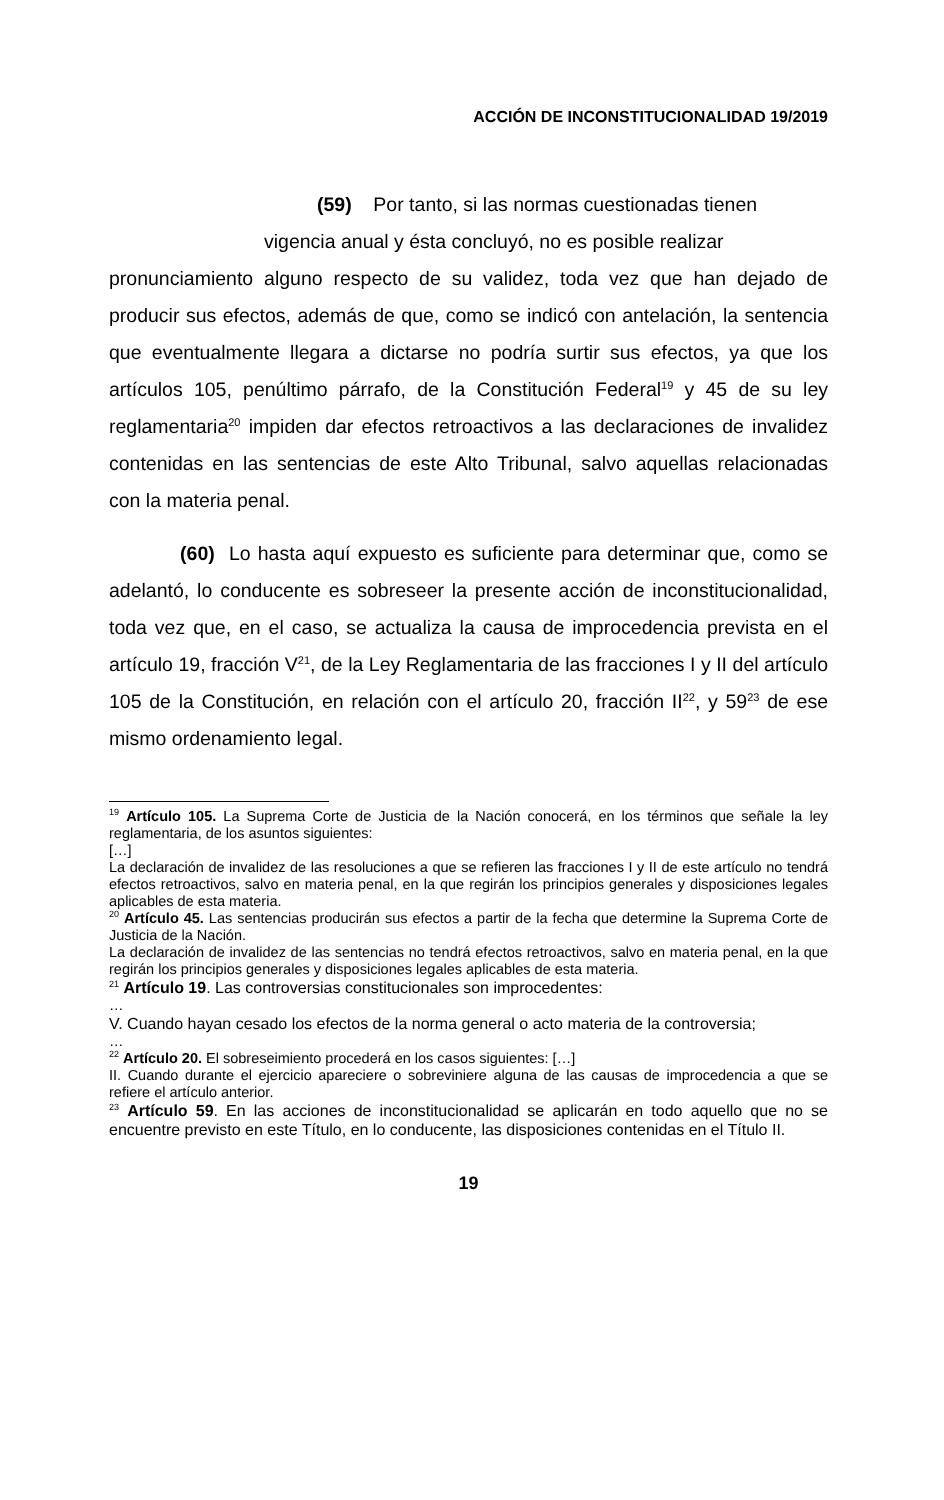ACCIÓN DE INCONSTITUCIONALIDAD 19/2019
(59) Por tanto, si las normas cuestionadas tienen
vigencia anual y ésta concluyó, no es posible realizar
pronunciamiento alguno respecto de su validez, toda vez que han dejado de producir sus efectos, además de que, como se indicó con antelación, la sentencia que eventualmente llegara a dictarse no podría surtir sus efectos, ya que los artículos 105, penúltimo párrafo, de la Constitución Federal<sup>19</sup> y 45 de su ley reglamentaria<sup>20</sup> impiden dar efectos retroactivos a las declaraciones de invalidez contenidas en las sentencias de este Alto Tribunal, salvo aquellas relacionadas con la materia penal.
(60) Lo hasta aquí expuesto es suficiente para determinar que, como se adelantó, lo conducente es sobreseer la presente acción de inconstitucionalidad, toda vez que, en el caso, se actualiza la causa de improcedencia prevista en el artículo 19, fracción V<sup>21</sup>, de la Ley Reglamentaria de las fracciones I y II del artículo 105 de la Constitución, en relación con el artículo 20, fracción II<sup>22</sup>, y 59<sup>23</sup> de ese mismo ordenamiento legal.
<sup>19</sup> Artículo 105. La Suprema Corte de Justicia de la Nación conocerá, en los términos que señale la ley reglamentaria, de los asuntos siguientes:
[…]
La declaración de invalidez de las resoluciones a que se refieren las fracciones I y II de este artículo no tendrá efectos retroactivos, salvo en materia penal, en la que regirán los principios generales y disposiciones legales aplicables de esta materia.
<sup>20</sup> Artículo 45. Las sentencias producirán sus efectos a partir de la fecha que determine la Suprema Corte de Justicia de la Nación.
La declaración de invalidez de las sentencias no tendrá efectos retroactivos, salvo en materia penal, en la que regirán los principios generales y disposiciones legales aplicables de esta materia.
<sup>21</sup> Artículo 19. Las controversias constitucionales son improcedentes:
…
V. Cuando hayan cesado los efectos de la norma general o acto materia de la controversia;
…
<sup>22</sup> Artículo 20. El sobreseimiento procederá en los casos siguientes: […]
II. Cuando durante el ejercicio apareciere o sobreviniere alguna de las causas de improcedencia a que se refiere el artículo anterior.
<sup>23</sup> Artículo 59. En las acciones de inconstitucionalidad se aplicarán en todo aquello que no se encuentre previsto en este Título, en lo conducente, las disposiciones contenidas en el Título II.
19